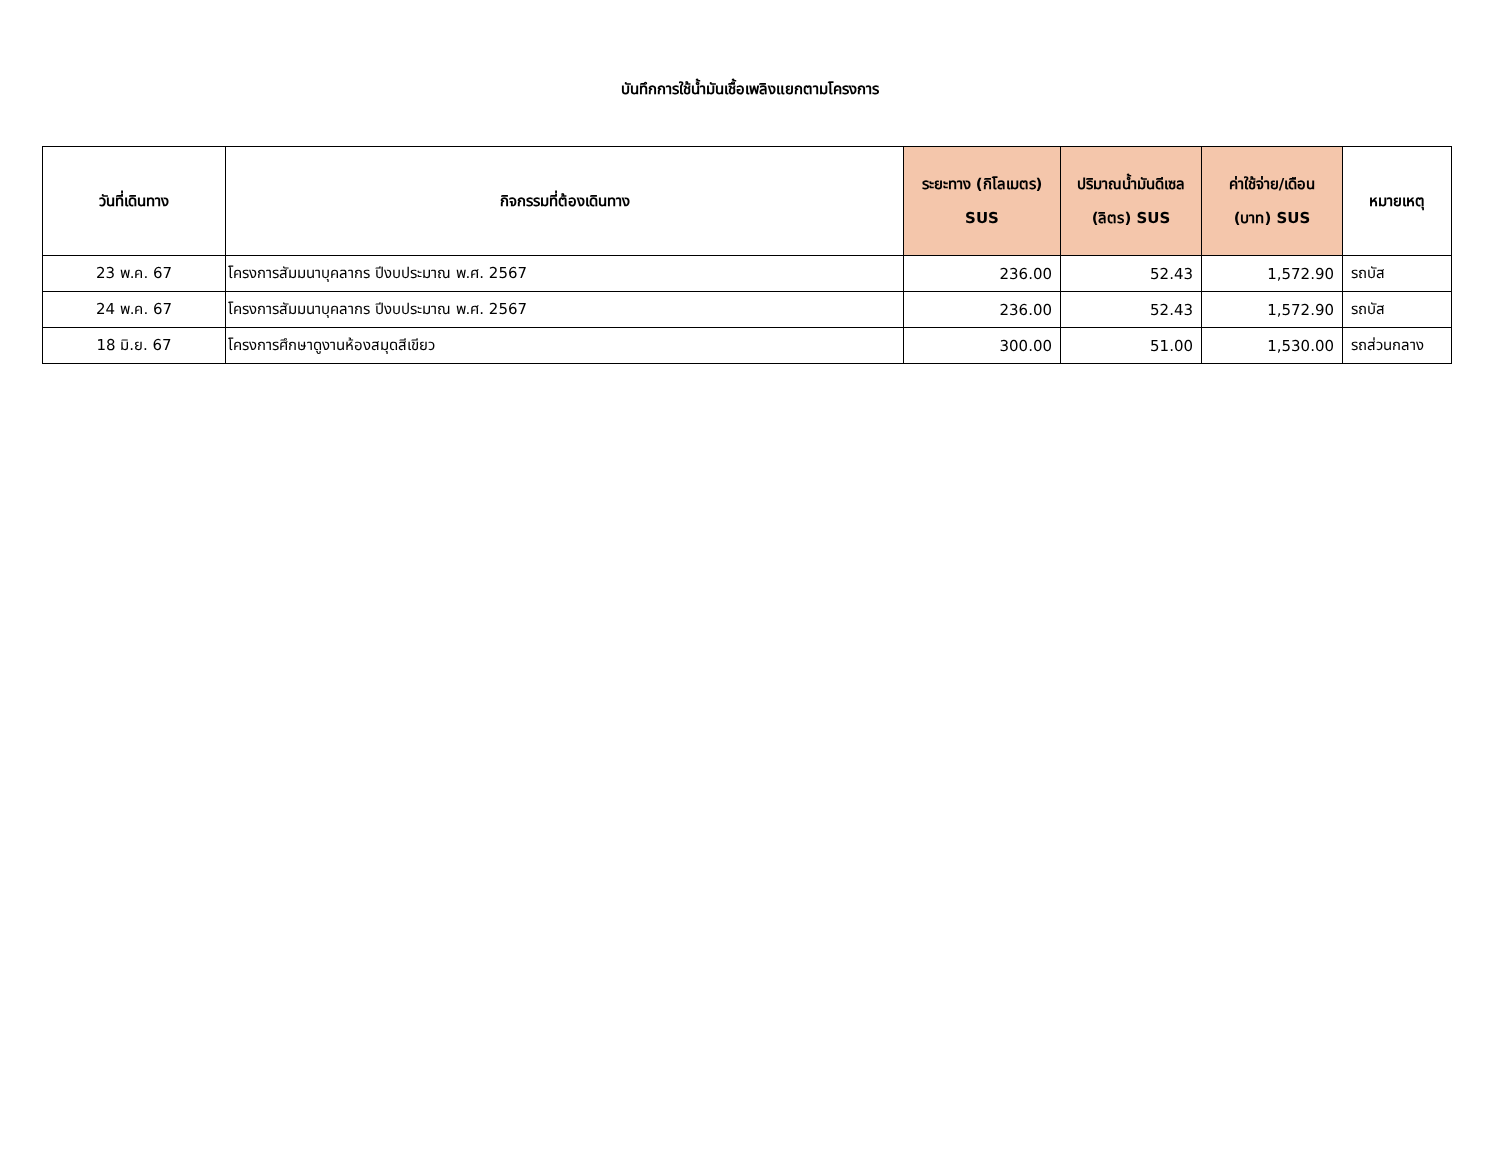บันทึกการใช้น้ำมันเชื้อเพลิงแยกตามโครงการ
| วันที่เดินทาง | กิจกรรมที่ต้องเดินทาง | ระยะทาง (กิโลเมตร) SUS | ปริมาณน้ำมันดีเซล (ลิตร) SUS | ค่าใช้จ่าย/เดือน (บาท) SUS | หมายเหตุ |
| --- | --- | --- | --- | --- | --- |
| 23 พ.ค. 67 | โครงการสัมมนาบุคลากร ปีงบประมาณ พ.ศ. 2567 | 236.00 | 52.43 | 1,572.90 | รถบัส |
| 24 พ.ค. 67 | โครงการสัมมนาบุคลากร ปีงบประมาณ พ.ศ. 2567 | 236.00 | 52.43 | 1,572.90 | รถบัส |
| 18 มิ.ย. 67 | โครงการศึกษาดูงานห้องสมุดสีเขียว | 300.00 | 51.00 | 1,530.00 | รถส่วนกลาง |